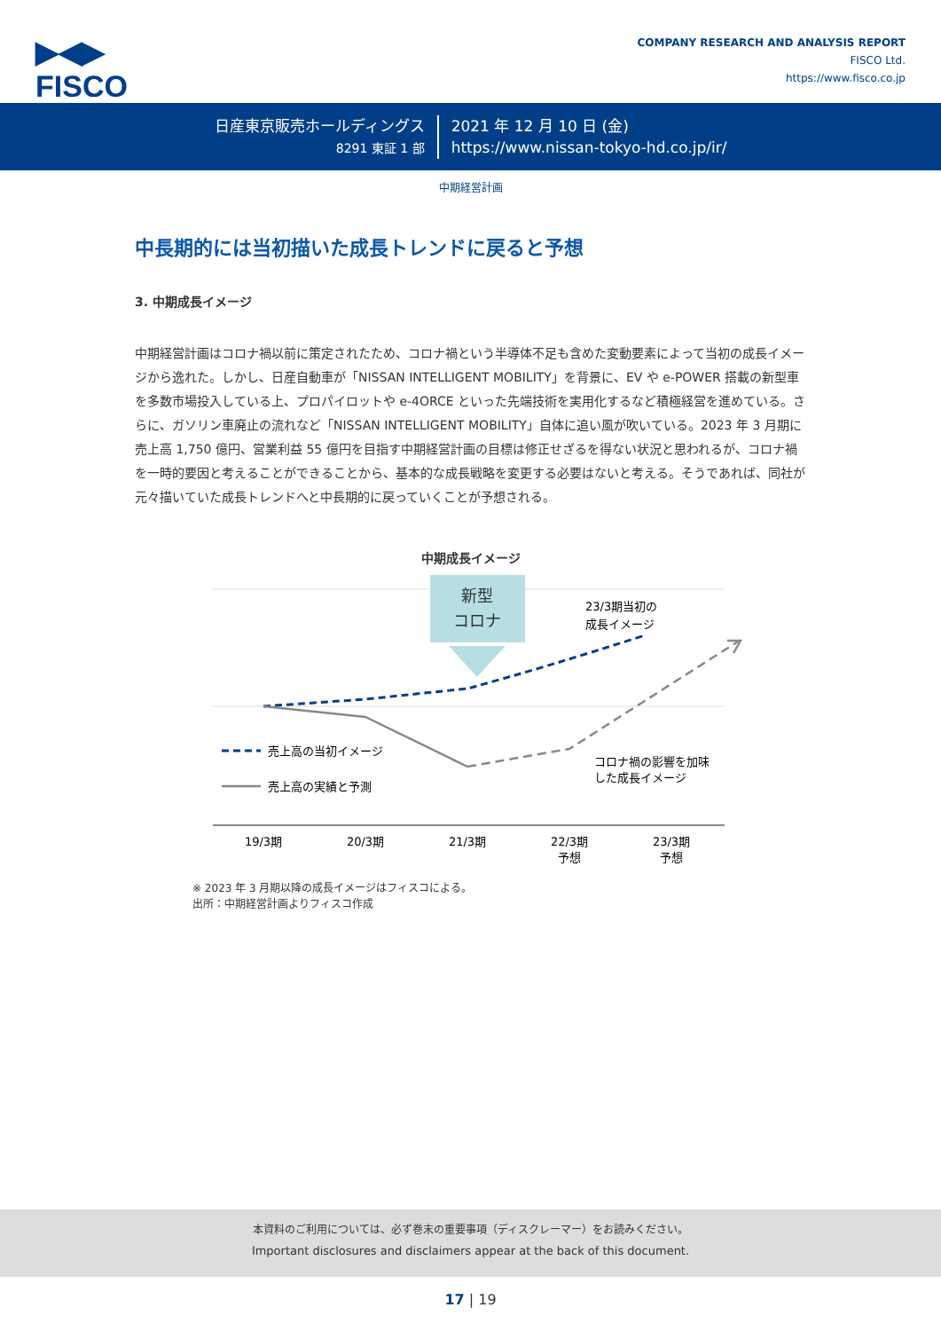▶◀▶
FISCO
COMPANY RESEARCH AND ANALYSIS REPORT
FISCO Ltd.
https://www.fisco.co.jp
日産東京販売ホールディングス
8291 東証 1 部
2021 年 12 月 10 日 (金)
https://www.nissan-tokyo-hd.co.jp/ir/
中期経営計画
中長期的には当初描いた成長トレンドに戻ると予想
3. 中期成長イメージ
中期経営計画はコロナ禍以前に策定されたため、コロナ禍という半導体不足も含めた変動要素によって当初の成長イメージから逸れた。しかし、日産自動車が「NISSAN INTELLIGENT MOBILITY」を背景に、EV や e-POWER 搭載の新型車を多数市場投入している上、プロパイロットや e-4ORCE といった先端技術を実用化するなど積極経営を進めている。さらに、ガソリン車廃止の流れなど「NISSAN INTELLIGENT MOBILITY」自体に追い風が吹いている。2023 年 3 月期に売上高 1,750 億円、営業利益 55 億円を目指す中期経営計画の目標は修正せざるを得ない状況と思われるが、コロナ禍を一時的要因と考えることができることから、基本的な成長戦略を変更する必要はないと考える。そうであれば、同社が元々描いていた成長トレンドへと中長期的に戻っていくことが予想される。
中期成長イメージ
新型
コロナ
23/3期当初の
成長イメージ
コロナ禍の影響を加味
した成長イメージ
売上高の当初イメージ
売上高の実績と予測
19/3期
20/3期
21/3期
22/3期
予想
23/3期
予想
※ 2023 年 3 月期以降の成長イメージはフィスコによる。
出所：中期経営計画よりフィスコ作成
本資料のご利用については、必ず巻末の重要事項（ディスクレーマー）をお読みください。
Important disclosures and disclaimers appear at the back of this document.
17 | 19